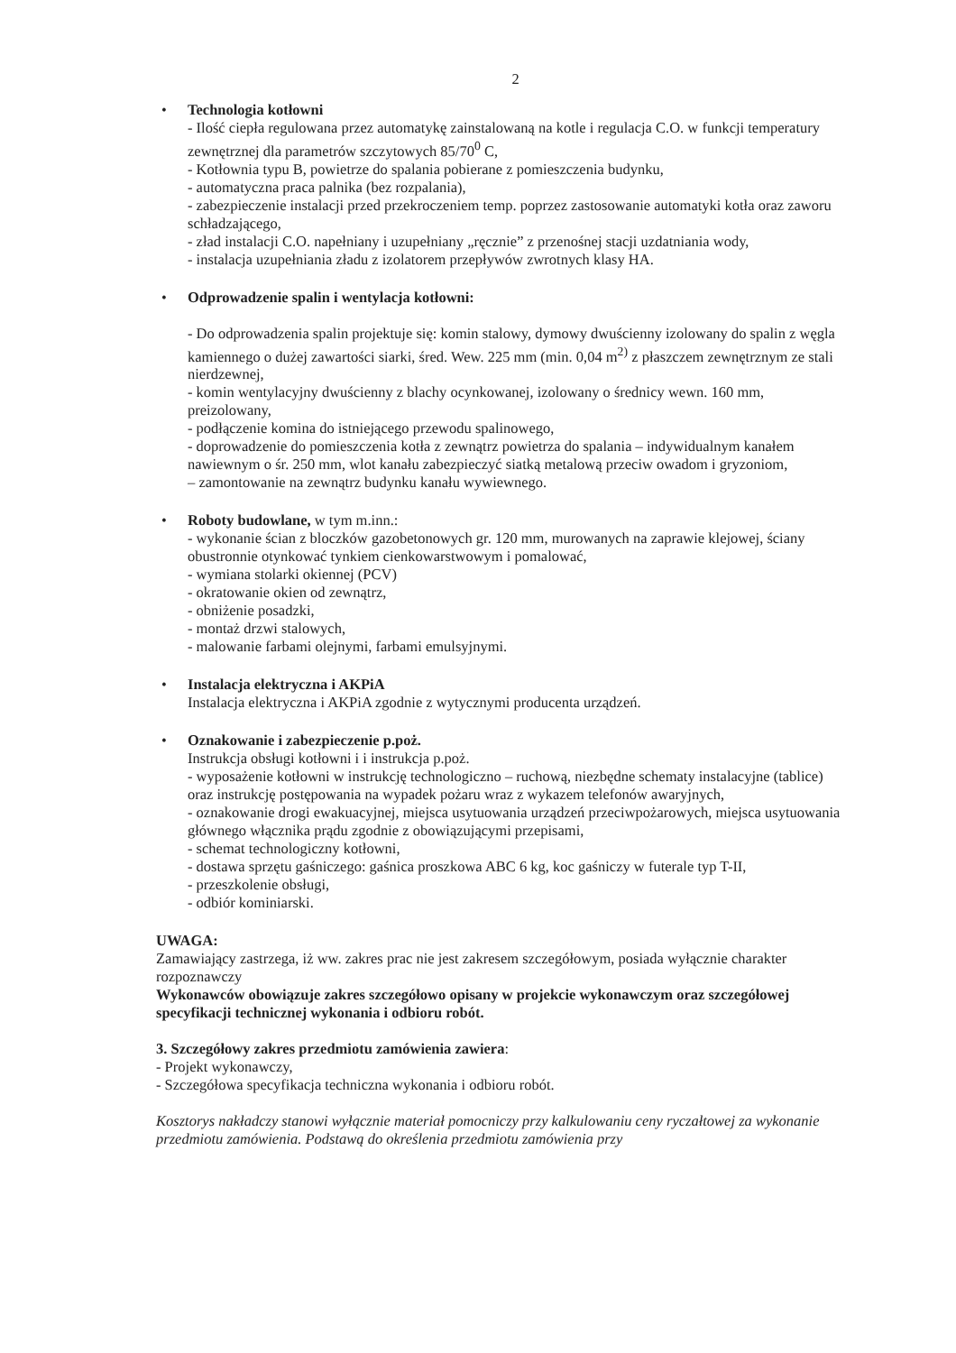2
•
Technologia kotłowni
- Ilość ciepła regulowana przez automatykę zainstalowaną na kotle i regulacja C.O. w funkcji temperatury zewnętrznej dla parametrów szczytowych 85/70<sup>0</sup> C,
- Kotłownia typu B, powietrze do spalania pobierane z pomieszczenia budynku,
- automatyczna praca palnika (bez rozpalania),
- zabezpieczenie instalacji przed przekroczeniem temp. poprzez zastosowanie automatyki kotła oraz zaworu schładzającego,
- zład instalacji C.O. napełniany i uzupełniany „ręcznie” z przenośnej stacji uzdatniania wody,
- instalacja uzupełniania zładu z izolatorem przepływów zwrotnych klasy HA.
•
Odprowadzenie spalin i wentylacja kotłowni:
- Do odprowadzenia spalin projektuje się: komin stalowy, dymowy dwuścienny izolowany do spalin z węgla kamiennego o dużej zawartości siarki, śred. Wew. 225 mm (min. 0,04 m<sup>2)</sup> z płaszczem zewnętrznym ze stali nierdzewnej,
- komin wentylacyjny dwuścienny z blachy ocynkowanej, izolowany o średnicy wewn. 160 mm, preizolowany,
- podłączenie komina do istniejącego przewodu spalinowego,
- doprowadzenie do pomieszczenia kotła z zewnątrz powietrza do spalania – indywidualnym kanałem nawiewnym o śr. 250 mm, wlot kanału zabezpieczyć siatką metalową przeciw owadom i gryzoniom,
– zamontowanie na zewnątrz budynku kanału wywiewnego.
•
Roboty budowlane, w tym m.inn.:
- wykonanie ścian z bloczków gazobetonowych gr. 120 mm, murowanych na zaprawie klejowej, ściany obustronnie otynkować tynkiem cienkowarstwowym i pomalować,
- wymiana stolarki okiennej (PCV)
- okratowanie okien od zewnątrz,
- obniżenie posadzki,
- montaż drzwi stalowych,
- malowanie farbami olejnymi, farbami emulsyjnymi.
•
Instalacja elektryczna i AKPiA
Instalacja elektryczna i AKPiA zgodnie z wytycznymi producenta urządzeń.
•
Oznakowanie i zabezpieczenie p.poż.
Instrukcja obsługi kotłowni i i instrukcja p.poż.
- wyposażenie kotłowni w instrukcję technologiczno – ruchową, niezbędne schematy instalacyjne (tablice) oraz instrukcję postępowania na wypadek pożaru wraz z wykazem telefonów awaryjnych,
- oznakowanie drogi ewakuacyjnej, miejsca usytuowania urządzeń przeciwpożarowych, miejsca usytuowania głównego włącznika prądu zgodnie z obowiązującymi przepisami,
- schemat technologiczny kotłowni,
- dostawa sprzętu gaśniczego: gaśnica proszkowa ABC 6 kg, koc gaśniczy w futerale typ T-II,
- przeszkolenie obsługi,
- odbiór kominiarski.
UWAGA:
Zamawiający zastrzega, iż ww. zakres prac nie jest zakresem szczegółowym, posiada wyłącznie charakter rozpoznawczy
Wykonawców obowiązuje zakres szczegółowo opisany w projekcie wykonawczym oraz szczegółowej specyfikacji technicznej wykonania i odbioru robót.
3. Szczegółowy zakres przedmiotu zamówienia zawiera:
- Projekt wykonawczy,
- Szczegółowa specyfikacja techniczna wykonania i odbioru robót.
Kosztorys nakładczy stanowi wyłącznie materiał pomocniczy przy kalkulowaniu ceny ryczałtowej za wykonanie przedmiotu zamówienia. Podstawą do określenia przedmiotu zamówienia przy